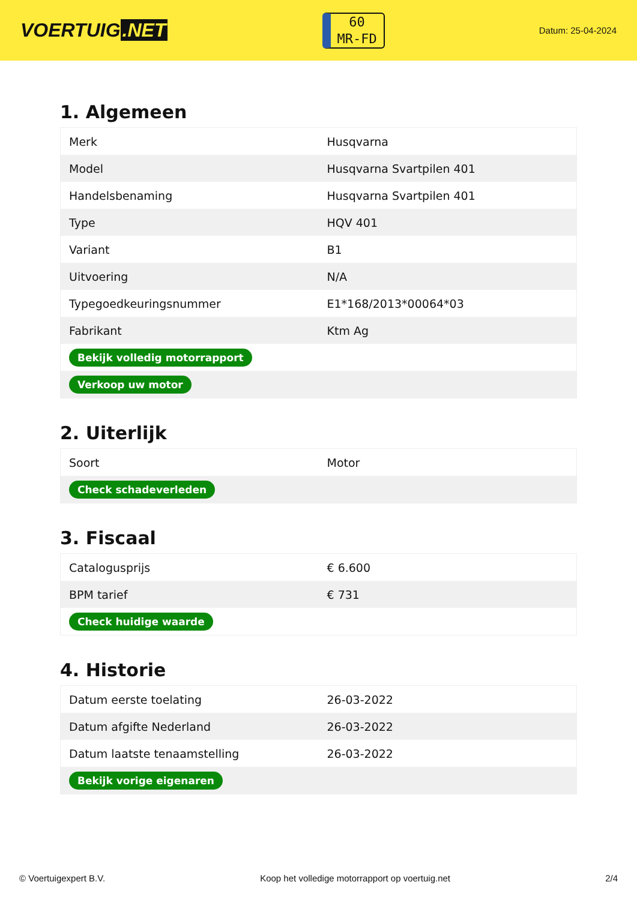VOERTUIG.NET
60
MR-FD
Datum: 25-04-2024
1. Algemeen
| Merk | Husqvarna |
| Model | Husqvarna Svartpilen 401 |
| Handelsbenaming | Husqvarna Svartpilen 401 |
| Type | HQV 401 |
| Variant | B1 |
| Uitvoering | N/A |
| Typegoedkeuringsnummer | E1*168/2013*00064*03 |
| Fabrikant | Ktm Ag |
| Bekijk volledig motorrapport | |
| Verkoop uw motor | |
2. Uiterlijk
| Soort | Motor |
| Check schadeverleden | |
3. Fiscaal
| Catalogusprijs | € 6.600 |
| BPM tarief | € 731 |
| Check huidige waarde | |
4. Historie
| Datum eerste toelating | 26-03-2022 |
| Datum afgifte Nederland | 26-03-2022 |
| Datum laatste tenaamstelling | 26-03-2022 |
| Bekijk vorige eigenaren | |
© Voertuigexpert B.V. Koop het volledige motorrapport op voertuig.net 2/4